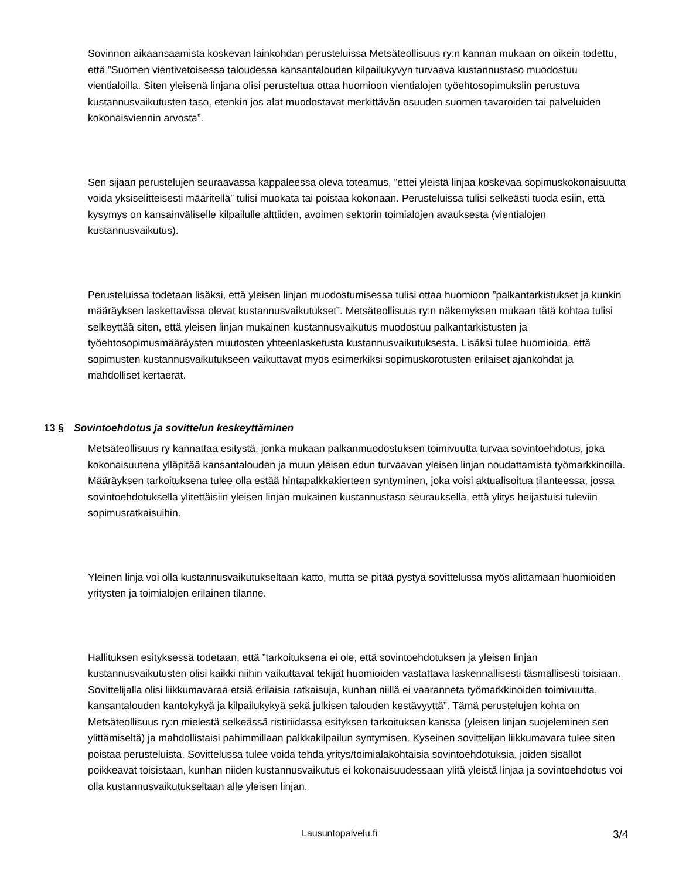Sovinnon aikaansaamista koskevan lainkohdan perusteluissa Metsäteollisuus ry:n kannan mukaan on oikein todettu, että ”Suomen vientivetoisessa taloudessa kansantalouden kilpailukyvyn turvaava kustannustaso muodostuu vientialoilla. Siten yleisenä linjana olisi perusteltua ottaa huomioon vientialojen työehtosopimuksiin perustuva kustannusvaikutusten taso, etenkin jos alat muodostavat merkittävän osuuden suomen tavaroiden tai palveluiden kokonaisviennin arvosta”.
Sen sijaan perustelujen seuraavassa kappaleessa oleva toteamus, ”ettei yleistä linjaa koskevaa sopimuskokonaisuutta voida yksiselitteisesti määritellä” tulisi muokata tai poistaa kokonaan. Perusteluissa tulisi selkeästi tuoda esiin, että kysymys on kansainväliselle kilpailulle alttiiden, avoimen sektorin toimialojen avauksesta (vientialojen kustannusvaikutus).
Perusteluissa todetaan lisäksi, että yleisen linjan muodostumisessa tulisi ottaa huomioon ”palkantarkistukset ja kunkin määräyksen laskettavissa olevat kustannusvaikutukset”. Metsäteollisuus ry:n näkemyksen mukaan tätä kohtaa tulisi selkeyttää siten, että yleisen linjan mukainen kustannusvaikutus muodostuu palkantarkistusten ja työehtosopimusmääräysten muutosten yhteenlasketusta kustannusvaikutuksesta. Lisäksi tulee huomioida, että sopimusten kustannusvaikutukseen vaikuttavat myös esimerkiksi sopimuskorotusten erilaiset ajankohdat ja mahdolliset kertaerät.
13 § Sovintoehdotus ja sovittelun keskeyttäminen
Metsäteollisuus ry kannattaa esitystä, jonka mukaan palkanmuodostuksen toimivuutta turvaa sovintoehdotus, joka kokonaisuutena ylläpitää kansantalouden ja muun yleisen edun turvaavan yleisen linjan noudattamista työmarkkinoilla. Määräyksen tarkoituksena tulee olla estää hintapalkkakierteen syntyminen, joka voisi aktualisoitua tilanteessa, jossa sovintoehdotuksella ylitettäisiin yleisen linjan mukainen kustannustaso seurauksella, että ylitys heijastuisi tuleviin sopimusratkaisuihin.
Yleinen linja voi olla kustannusvaikutukseltaan katto, mutta se pitää pystyä sovittelussa myös alittamaan huomioiden yritysten ja toimialojen erilainen tilanne.
Hallituksen esityksessä todetaan, että ”tarkoituksena ei ole, että sovintoehdotuksen ja yleisen linjan kustannusvaikutusten olisi kaikki niihin vaikuttavat tekijät huomioiden vastattava laskennallisesti täsmällisesti toisiaan. Sovittelijalla olisi liikkumavaraa etsiä erilaisia ratkaisuja, kunhan niillä ei vaaranneta työmarkkinoiden toimivuutta, kansantalouden kantokykyä ja kilpailukykyä sekä julkisen talouden kestävyyttä”. Tämä perustelujen kohta on Metsäteollisuus ry:n mielestä selkeässä ristiriidassa esityksen tarkoituksen kanssa (yleisen linjan suojeleminen sen ylittämiseltä) ja mahdollistaisi pahimmillaan palkkakilpailun syntymisen. Kyseinen sovittelijan liikkumavara tulee siten poistaa perusteluista. Sovittelussa tulee voida tehdä yritys/toimialakohtaisia sovintoehdotuksia, joiden sisällöt poikkeavat toisistaan, kunhan niiden kustannusvaikutus ei kokonaisuudessaan ylitä yleistä linjaa ja sovintoehdotus voi olla kustannusvaikutukseltaan alle yleisen linjan.
Lausuntopalvelu.fi 3/4